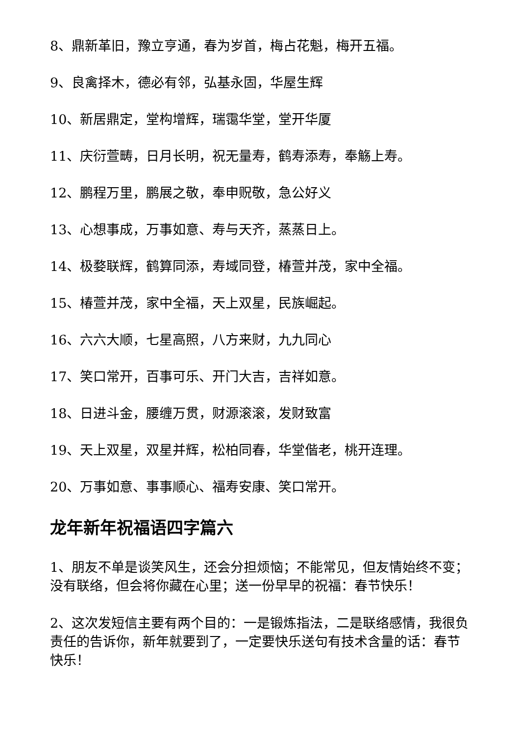8、鼎新革旧，豫立亨通，春为岁首，梅占花魁，梅开五福。
9、良禽择木，德必有邻，弘基永固，华屋生辉
10、新居鼎定，堂构增辉，瑞霭华堂，堂开华厦
11、庆衍萱畴，日月长明，祝无量寿，鹤寿添寿，奉觞上寿。
12、鹏程万里，鹏展之敬，奉申贶敬，急公好义
13、心想事成，万事如意、寿与天齐，蒸蒸日上。
14、极婺联辉，鹤算同添，寿域同登，椿萱并茂，家中全福。
15、椿萱并茂，家中全福，天上双星，民族崛起。
16、六六大顺，七星高照，八方来财，九九同心
17、笑口常开，百事可乐、开门大吉，吉祥如意。
18、日进斗金，腰缠万贯，财源滚滚，发财致富
19、天上双星，双星并辉，松柏同春，华堂偕老，桃开连理。
20、万事如意、事事顺心、福寿安康、笑口常开。
龙年新年祝福语四字篇六
1、朋友不单是谈笑风生，还会分担烦恼；不能常见，但友情始终不变；没有联络，但会将你藏在心里；送一份早早的祝福：春节快乐！
2、这次发短信主要有两个目的：一是锻炼指法，二是联络感情，我很负责任的告诉你，新年就要到了，一定要快乐送句有技术含量的话：春节快乐！